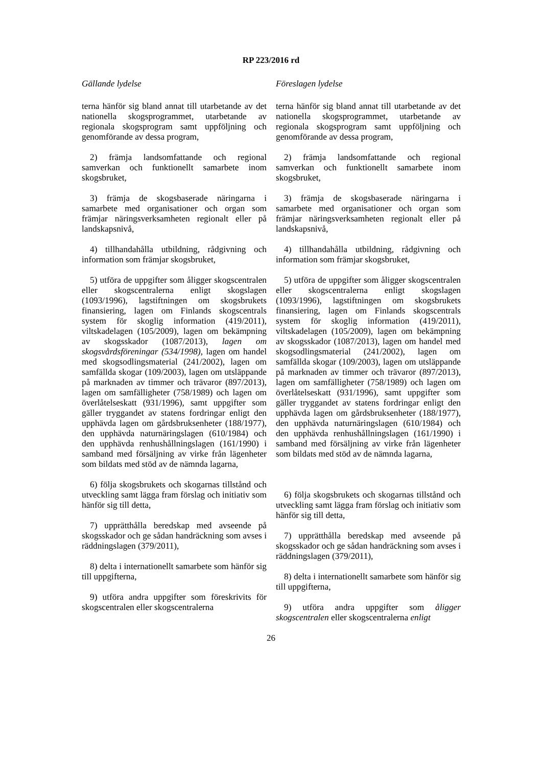RP 223/2016 rd
Gällande lydelse
terna hänför sig bland annat till utarbetande av det nationella skogsprogrammet, utarbetande av regionala skogsprogram samt uppföljning och genomförande av dessa program,
2) främja landsomfattande och regional samverkan och funktionellt samarbete inom skogsbruket,
3) främja de skogsbaserade näringarna i samarbete med organisationer och organ som främjar näringsverksamheten regionalt eller på landskapsnivå,
4) tillhandahålla utbildning, rådgivning och information som främjar skogsbruket,
5) utföra de uppgifter som åligger skogscentralen eller skogscentralerna enligt skogslagen (1093/1996), lagstiftningen om skogsbrukets finansiering, lagen om Finlands skogscentrals system för skoglig information (419/2011), viltskadelagen (105/2009), lagen om bekämpning av skogsskador (1087/2013), lagen om skogsvårdsföreningar (534/1998), lagen om handel med skogsodlingsmaterial (241/2002), lagen om samfällda skogar (109/2003), lagen om utsläppande på marknaden av timmer och trävaror (897/2013), lagen om samfälligheter (758/1989) och lagen om överlåtelseskatt (931/1996), samt uppgifter som gäller tryggandet av statens fordringar enligt den upphävda lagen om gårdsbruksenheter (188/1977), den upphävda naturnäringslagen (610/1984) och den upphävda renhushållningslagen (161/1990) i samband med försäljning av virke från lägenheter som bildats med stöd av de nämnda lagarna,
6) följa skogsbrukets och skogarnas tillstånd och utveckling samt lägga fram förslag och initiativ som hänför sig till detta,
7) upprätthålla beredskap med avseende på skogsskador och ge sådan handräckning som avses i räddningslagen (379/2011),
8) delta i internationellt samarbete som hänför sig till uppgifterna,
9) utföra andra uppgifter som föreskrivits för skogscentralen eller skogscentralerna
Föreslagen lydelse
terna hänför sig bland annat till utarbetande av det nationella skogsprogrammet, utarbetande av regionala skogsprogram samt uppföljning och genomförande av dessa program,
2) främja landsomfattande och regional samverkan och funktionellt samarbete inom skogsbruket,
3) främja de skogsbaserade näringarna i samarbete med organisationer och organ som främjar näringsverksamheten regionalt eller på landskapsnivå,
4) tillhandahålla utbildning, rådgivning och information som främjar skogsbruket,
5) utföra de uppgifter som åligger skogscentralen eller skogscentralerna enligt skogslagen (1093/1996), lagstiftningen om skogsbrukets finansiering, lagen om Finlands skogscentrals system för skoglig information (419/2011), viltskadelagen (105/2009), lagen om bekämpning av skogsskador (1087/2013), lagen om handel med skogsodlingsmaterial (241/2002), lagen om samfällda skogar (109/2003), lagen om utsläppande på marknaden av timmer och trävaror (897/2013), lagen om samfälligheter (758/1989) och lagen om överlåtelseskatt (931/1996), samt uppgifter som gäller tryggandet av statens fordringar enligt den upphävda lagen om gårdsbruksenheter (188/1977), den upphävda naturnäringslagen (610/1984) och den upphävda renhushållningslagen (161/1990) i samband med försäljning av virke från lägenheter som bildats med stöd av de nämnda lagarna,
6) följa skogsbrukets och skogarnas tillstånd och utveckling samt lägga fram förslag och initiativ som hänför sig till detta,
7) upprätthålla beredskap med avseende på skogsskador och ge sådan handräckning som avses i räddningslagen (379/2011),
8) delta i internationellt samarbete som hänför sig till uppgifterna,
9) utföra andra uppgifter som åligger skogscentralen eller skogscentralerna enligt
26